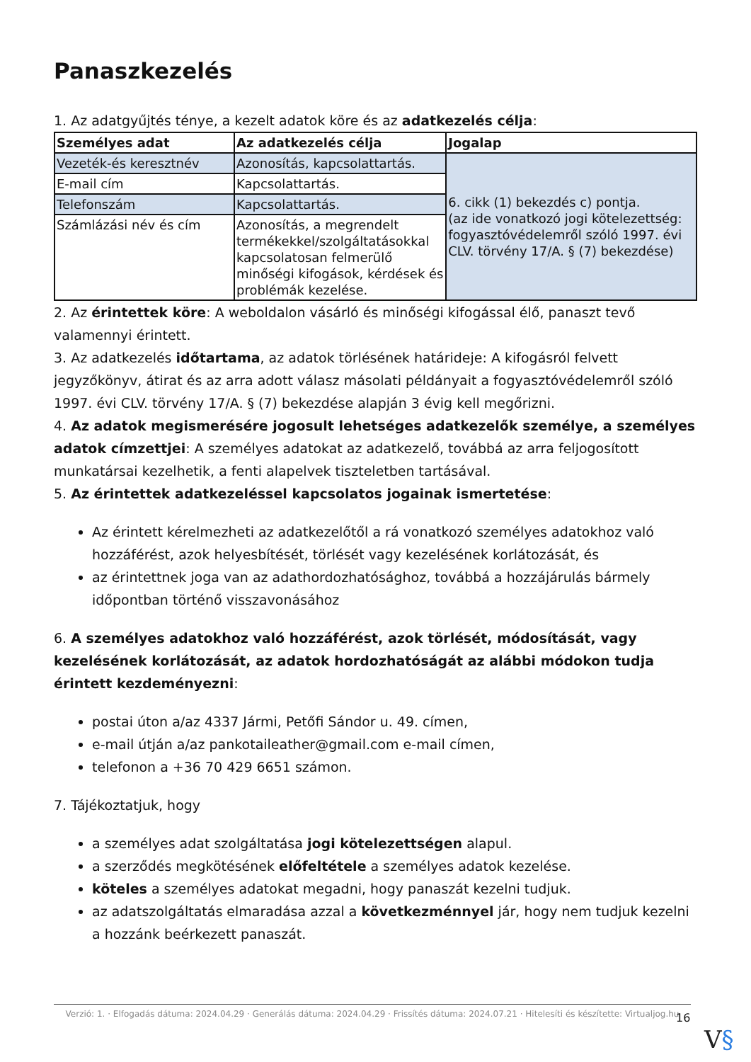Panaszkezelés
1. Az adatgyűjtés ténye, a kezelt adatok köre és az adatkezelés célja:
| Személyes adat | Az adatkezelés célja | Jogalap |
| --- | --- | --- |
| Vezeték-és keresztnév | Azonosítás, kapcsolattartás. | 6. cikk (1) bekezdés c) pontja. (az ide vonatkozó jogi kötelezettség: fogyasztóvédelemről szóló 1997. évi CLV. törvény 17/A. § (7) bekezdése) |
| E-mail cím | Kapcsolattartás. | |
| Telefonszám | Kapcsolattartás. | |
| Számlázási név és cím | Azonosítás, a megrendelt termékekkel/szolgáltatásokkal kapcsolatosan felmerülő minőségi kifogások, kérdések és problémák kezelése. | |
2. Az érintettek köre: A weboldalon vásárló és minőségi kifogással élő, panaszt tevő valamennyi érintett.
3. Az adatkezelés időtartama, az adatok törlésének határideje: A kifogásról felvett jegyzőkönyv, átirat és az arra adott válasz másolati példányait a fogyasztóvédelemről szóló 1997. évi CLV. törvény 17/A. § (7) bekezdése alapján 3 évig kell megőrizni.
4. Az adatok megismerésére jogosult lehetséges adatkezelők személye, a személyes adatok címzettjei: A személyes adatokat az adatkezelő, továbbá az arra feljogosított munkatársai kezelhetik, a fenti alapelvek tiszteletben tartásával.
5. Az érintettek adatkezeléssel kapcsolatos jogainak ismertetése:
Az érintett kérelmezheti az adatkezelőtől a rá vonatkozó személyes adatokhoz való hozzáférést, azok helyesbítését, törlését vagy kezelésének korlátozását, és
az érintettnek joga van az adathordozhatósághoz, továbbá a hozzájárulás bármely időpontban történő visszavonásához
6. A személyes adatokhoz való hozzáférést, azok törlését, módosítását, vagy kezelésének korlátozását, az adatok hordozhatóságát az alábbi módokon tudja érintett kezdeményezni:
postai úton a/az 4337 Jármi, Petőfi Sándor u. 49. címen,
e-mail útján a/az pankotaileather@gmail.com e-mail címen,
telefonon a +36 70 429 6651 számon.
7. Tájékoztatjuk, hogy
a személyes adat szolgáltatása jogi kötelezettségen alapul.
a szerződés megkötésének előfeltétele a személyes adatok kezelése.
köteles a személyes adatokat megadni, hogy panaszát kezelni tudjuk.
az adatszolgáltatás elmaradása azzal a következménnyel jár, hogy nem tudjuk kezelni a hozzánk beérkezett panaszát.
Verzió: 1. · Elfogadás dátuma: 2024.04.29 · Generálás dátuma: 2024.04.29 · Frissítés dátuma: 2024.07.21 · Hitelesíti és készítette: Virtualjog.hu
16
V§